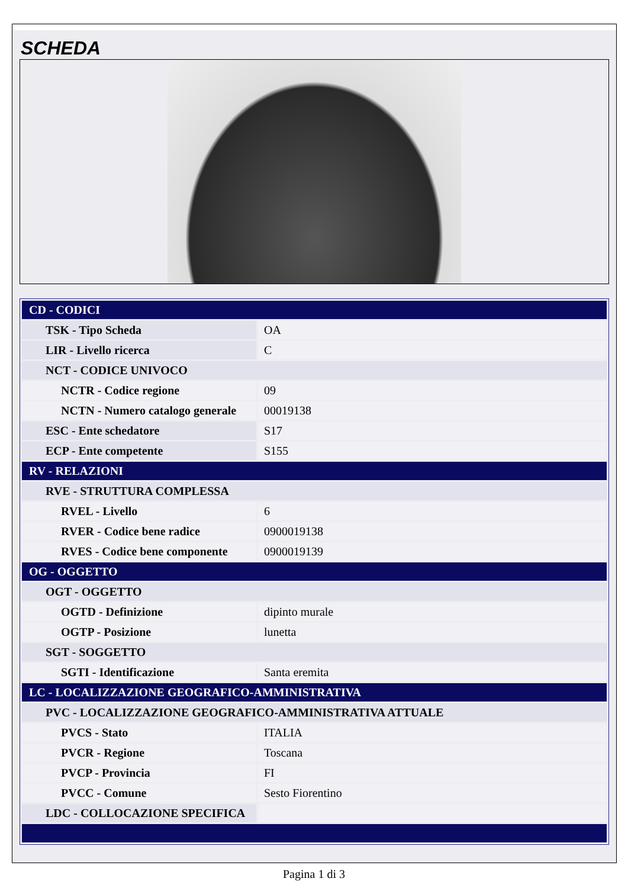SCHEDA
| CD - CODICI | |
| TSK - Tipo Scheda | OA |
| LIR - Livello ricerca | C |
| NCT - CODICE UNIVOCO | |
| NCTR - Codice regione | 09 |
| NCTN - Numero catalogo generale | 00019138 |
| ESC - Ente schedatore | S17 |
| ECP - Ente competente | S155 |
| RV - RELAZIONI | |
| RVE - STRUTTURA COMPLESSA | |
| RVEL - Livello | 6 |
| RVER - Codice bene radice | 0900019138 |
| RVES - Codice bene componente | 0900019139 |
| OG - OGGETTO | |
| OGT - OGGETTO | |
| OGTD - Definizione | dipinto murale |
| OGTP - Posizione | lunetta |
| SGT - SOGGETTO | |
| SGTI - Identificazione | Santa eremita |
| LC - LOCALIZZAZIONE GEOGRAFICO-AMMINISTRATIVA | |
| PVC - LOCALIZZAZIONE GEOGRAFICO-AMMINISTRATIVA ATTUALE | |
| PVCS - Stato | ITALIA |
| PVCR - Regione | Toscana |
| PVCP - Provincia | FI |
| PVCC - Comune | Sesto Fiorentino |
| LDC - COLLOCAZIONE SPECIFICA | |
Pagina 1 di 3